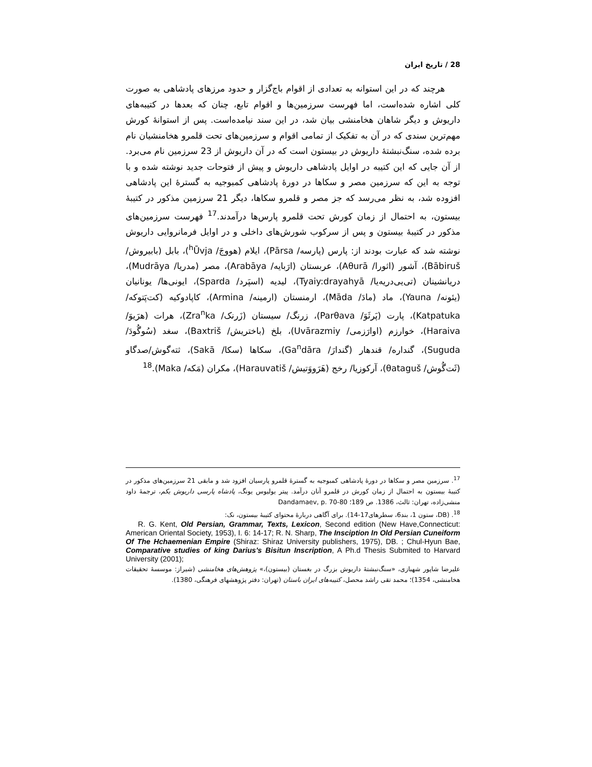28 / تاریخ ایران
هرچند که در این استوانه به تعدادی از اقوام باج‌گزار و حدود مرزهای پادشاهی به صورت کلی اشاره شده‌است، اما فهرست سرزمین‌ها و اقوام تابع، چنان که بعدها در کتیبه‌های داریوش و دیگر شاهان هخامنشی بیان شد، در این سند نیامده‌است. پس از استوانهٔ کورش مهم‌ترین سندی که در آن به تفکیک از تمامی اقوام و سرزمین‌های تحت قلمرو هخامنشیان نام برده شده، سنگ‌نبشتهٔ داریوش در بیستون است که در آن داریوش از 23 سرزمین نام می‌برد. از آن جایی که این کتیبه در اوایل پادشاهی داریوش و پیش از فتوحات جدید نوشته شده و با توجه به این که سرزمین مصر و سکاها در دورهٔ پادشاهی کمبوجیه به گسترهٔ این پادشاهی افزوده شد، به نظر می‌رسد که جز مصر و قلمرو سکاها، دیگر 21 سرزمین مذکور در کتیبهٔ بیستون، به احتمال از زمان کورش تحت قلمرو پارس‌ها درآمدند.<sup>17</sup> فهرست سرزمین‌های مذکور در کتیبهٔ بیستون و پس از سرکوب شورش‌های داخلی و در اوایل فرمانروایی داریوش نوشته شد که عبارت بودند از: پارس (پارسه/ Pārsa)، ایلام (هووجَ/ <sup>h</sup>Ūvja)، بابل (بابیروش/ Bābiruš)، آشور (اثورا/ Aθurā)، عربستان (ارَبایه/ Arabāya)، مصر (مدریا/ Mudrāya)، دریانشینان (تی‌یی‌دریه‌یا/ Tyaiy:drayahyā)، لیدیه (اسپَرد/ Sparda)، ایونی‌ها/ یونانیان (یئونه/ Yauna)، ماد (مادَ/ Māda)، ارمنستان (ارمینه/ Armina)، کاپادوکیه (کت‌پَتوکه/ Katpatuka)، پارت (پَرثَوَ/ Parθava)، زرنگ/ سیستان (زَرنک/ Zra<sup>n</sup>ka)، هرات (هرَیوَ/ Haraiva)، خوارزم (اوارَزمی/ Uvārazmiy)، بلخ (باختریش/ Baxtriš)، سغد (سُوگُودَ/ Suguda)، گنداره/ قندهار (گندارَ/ Ga<sup>n</sup>dāra)، سکاها (سکا/ Sakā)، ثته‌گوش/صدگاو (ثَت‌گُوش/ θataguš)، آرکوزیا/ رخج (هَرَووَتیش/ Harauvatiš)، مکران (مَکه/ Maka).<sup>18</sup>
<sup>17</sup>. سرزمین مصر و سکاها در دورهٔ پادشاهی کمبوجیه به گسترهٔ قلمرو پارسیان افزود شد و مابقی 21 سرزمین‌های مذکور در کتیبهٔ بیستون به احتمال از زمان کورش در قلمرو آنان درآمد. پیتر یولیوس یونگ، پادشاه پارسی داریوش یکم، ترجمهٔ داود منشی‌زاده، تهران: ثالث، 1386. ص 189؛ Dandamaev, p. 70-80
<sup>18</sup>. (DB، ستون 1، بند6، سطرهای17-14). برای آگاهی دربارهٔ محتوای کتیبهٔ بیستون، نک:
R. G. Kent, Old Persian, Grammar, Texts, Lexicon, Second edition (New Have,Connecticut: American Oriental Society, 1953), I. 6: 14-17; R. N. Sharp, The Insciption In Old Persian Cuneiform Of The Hchaemenian Empire (Shiraz: Shiraz University publishers, 1975), DB. ; Chul-Hyun Bae, Comparative studies of king Darius's Bisitun Inscription, A Ph.d Thesis Submited to Harvard University (2001);
علیرضا شاپور شهبازی، «سنگ‌نبشتهٔ داریوش بزرگ در بغستان (بیستون)،» پژوهش‌های هخامنشی (شیراز: موسسهٔ تحقیقات هخامنشی، 1354)؛ محمد تقی راشد محصل، کتیبه‌های ایران باستان (تهران: دفتر پژوهشهای فرهنگی، 1380).